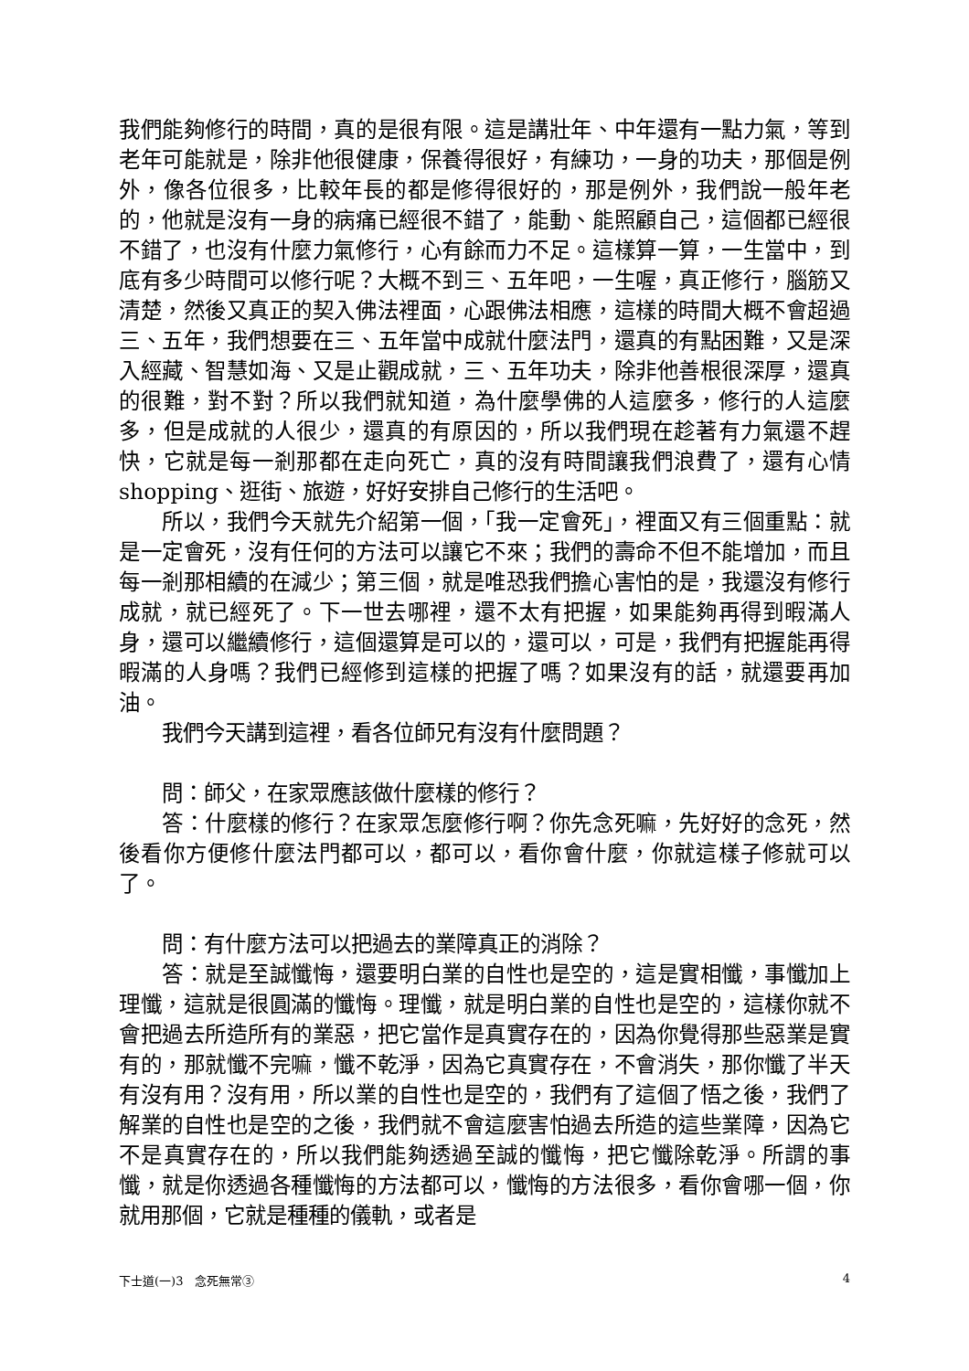我們能夠修行的時間，真的是很有限。這是講壯年、中年還有一點力氣，等到老年可能就是，除非他很健康，保養得很好，有練功，一身的功夫，那個是例外，像各位很多，比較年長的都是修得很好的，那是例外，我們說一般年老的，他就是沒有一身的病痛已經很不錯了，能動、能照顧自己，這個都已經很不錯了，也沒有什麼力氣修行，心有餘而力不足。這樣算一算，一生當中，到底有多少時間可以修行呢？大概不到三、五年吧，一生喔，真正修行，腦筋又清楚，然後又真正的契入佛法裡面，心跟佛法相應，這樣的時間大概不會超過三、五年，我們想要在三、五年當中成就什麼法門，還真的有點困難，又是深入經藏、智慧如海、又是止觀成就，三、五年功夫，除非他善根很深厚，還真的很難，對不對？所以我們就知道，為什麼學佛的人這麼多，修行的人這麼多，但是成就的人很少，還真的有原因的，所以我們現在趁著有力氣還不趕快，它就是每一剎那都在走向死亡，真的沒有時間讓我們浪費了，還有心情 shopping、逛街、旅遊，好好安排自己修行的生活吧。
所以，我們今天就先介紹第一個，「我一定會死」，裡面又有三個重點：就是一定會死，沒有任何的方法可以讓它不來；我們的壽命不但不能增加，而且每一剎那相續的在減少；第三個，就是唯恐我們擔心害怕的是，我還沒有修行成就，就已經死了。下一世去哪裡，還不太有把握，如果能夠再得到暇滿人身，還可以繼續修行，這個還算是可以的，還可以，可是，我們有把握能再得暇滿的人身嗎？我們已經修到這樣的把握了嗎？如果沒有的話，就還要再加油。
我們今天講到這裡，看各位師兄有沒有什麼問題？
問：師父，在家眾應該做什麼樣的修行？
答：什麼樣的修行？在家眾怎麼修行啊？你先念死嘛，先好好的念死，然後看你方便修什麼法門都可以，都可以，看你會什麼，你就這樣子修就可以了。
問：有什麼方法可以把過去的業障真正的消除？
答：就是至誠懺悔，還要明白業的自性也是空的，這是實相懺，事懺加上理懺，這就是很圓滿的懺悔。理懺，就是明白業的自性也是空的，這樣你就不會把過去所造所有的業惡，把它當作是真實存在的，因為你覺得那些惡業是實有的，那就懺不完嘛，懺不乾淨，因為它真實存在，不會消失，那你懺了半天有沒有用？沒有用，所以業的自性也是空的，我們有了這個了悟之後，我們了解業的自性也是空的之後，我們就不會這麼害怕過去所造的這些業障，因為它不是真實存在的，所以我們能夠透過至誠的懺悔，把它懺除乾淨。所謂的事懺，就是你透過各種懺悔的方法都可以，懺悔的方法很多，看你會哪一個，你就用那個，它就是種種的儀軌，或者是
下士道(一)3　念死無常③ 4